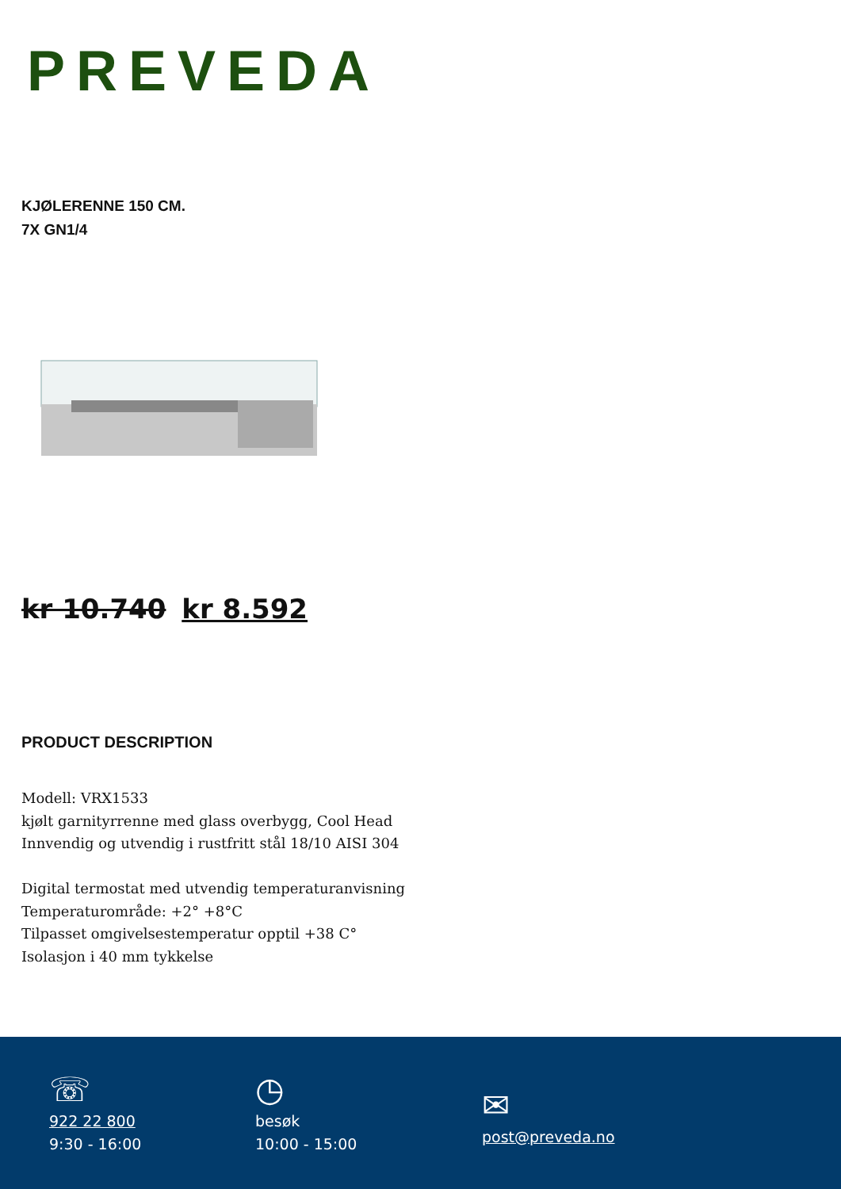PREVEDA
KJØLERENNE 150 CM.
7X GN1/4
kr 10.740 kr 8.592
PRODUCT DESCRIPTION
Modell: VRX1533
kjølt garnityrrenne med glass overbygg, Cool Head
Innvendig og utvendig i rustfritt stål 18/10 AISI 304
Digital termostat med utvendig temperaturanvisning
Temperaturområde: +2° +8°C
Tilpasset omgivelsestemperatur opptil +38 C°
Isolasjon i 40 mm tykkelse
☏
922 22 800
9:30 - 16:00
◷
besøk
10:00 - 15:00
✉
post@preveda.no